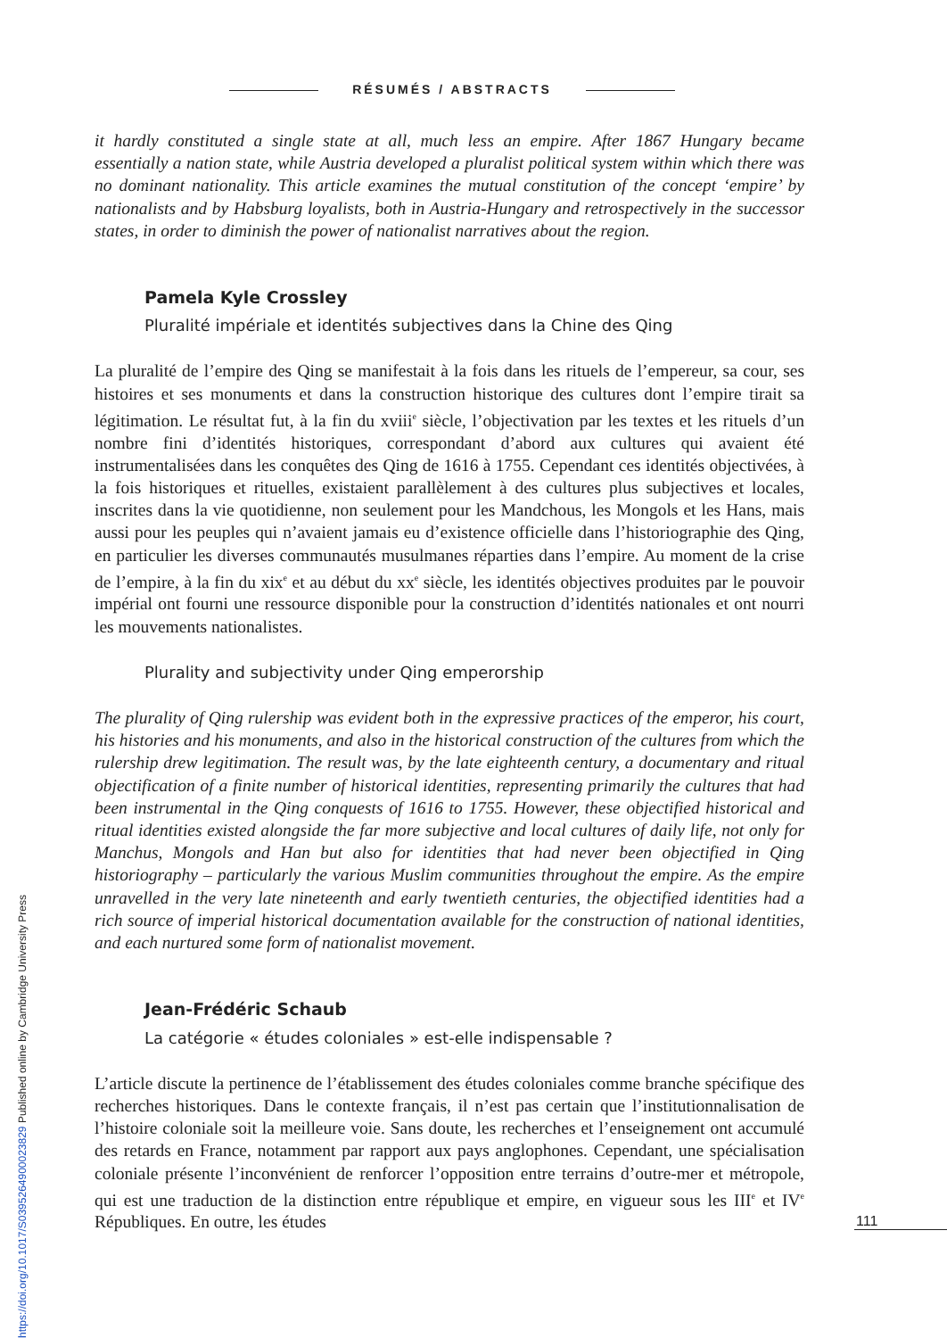RÉSUMÉS / ABSTRACTS
it hardly constituted a single state at all, much less an empire. After 1867 Hungary became essentially a nation state, while Austria developed a pluralist political system within which there was no dominant nationality. This article examines the mutual constitution of the concept ‘empire’ by nationalists and by Habsburg loyalists, both in Austria-Hungary and retrospectively in the successor states, in order to diminish the power of nationalist narratives about the region.
Pamela Kyle Crossley
Pluralité impériale et identités subjectives dans la Chine des Qing
La pluralité de l’empire des Qing se manifestait à la fois dans les rituels de l’empereur, sa cour, ses histoires et ses monuments et dans la construction historique des cultures dont l’empire tirait sa légitimation. Le résultat fut, à la fin du xviii<sup>e</sup> siècle, l’objectivation par les textes et les rituels d’un nombre fini d’identités historiques, correspondant d’abord aux cultures qui avaient été instrumentalisées dans les conquêtes des Qing de 1616 à 1755. Cependant ces identités objectivées, à la fois historiques et rituelles, existaient parallèlement à des cultures plus subjectives et locales, inscrites dans la vie quotidienne, non seulement pour les Mandchous, les Mongols et les Hans, mais aussi pour les peuples qui n’avaient jamais eu d’existence officielle dans l’historiographie des Qing, en particulier les diverses communautés musulmanes réparties dans l’empire. Au moment de la crise de l’empire, à la fin du xix<sup>e</sup> et au début du xx<sup>e</sup> siècle, les identités objectives produites par le pouvoir impérial ont fourni une ressource disponible pour la construction d’identités nationales et ont nourri les mouvements nationalistes.
Plurality and subjectivity under Qing emperorship
The plurality of Qing rulership was evident both in the expressive practices of the emperor, his court, his histories and his monuments, and also in the historical construction of the cultures from which the rulership drew legitimation. The result was, by the late eighteenth century, a documentary and ritual objectification of a finite number of historical identities, representing primarily the cultures that had been instrumental in the Qing conquests of 1616 to 1755. However, these objectified historical and ritual identities existed alongside the far more subjective and local cultures of daily life, not only for Manchus, Mongols and Han but also for identities that had never been objectified in Qing historiography – particularly the various Muslim communities throughout the empire. As the empire unravelled in the very late nineteenth and early twentieth centuries, the objectified identities had a rich source of imperial historical documentation available for the construction of national identities, and each nurtured some form of nationalist movement.
Jean-Frédéric Schaub
La catégorie « études coloniales » est-elle indispensable ?
L’article discute la pertinence de l’établissement des études coloniales comme branche spécifique des recherches historiques. Dans le contexte français, il n’est pas certain que l’institutionnalisation de l’histoire coloniale soit la meilleure voie. Sans doute, les recherches et l’enseignement ont accumulé des retards en France, notamment par rapport aux pays anglophones. Cependant, une spécialisation coloniale présente l’inconvénient de renforcer l’opposition entre terrains d’outre-mer et métropole, qui est une traduction de la distinction entre république et empire, en vigueur sous les III<sup>e</sup> et IV<sup>e</sup> Républiques. En outre, les études
111
https://doi.org/10.1017/S0395264900023829 Published online by Cambridge University Press